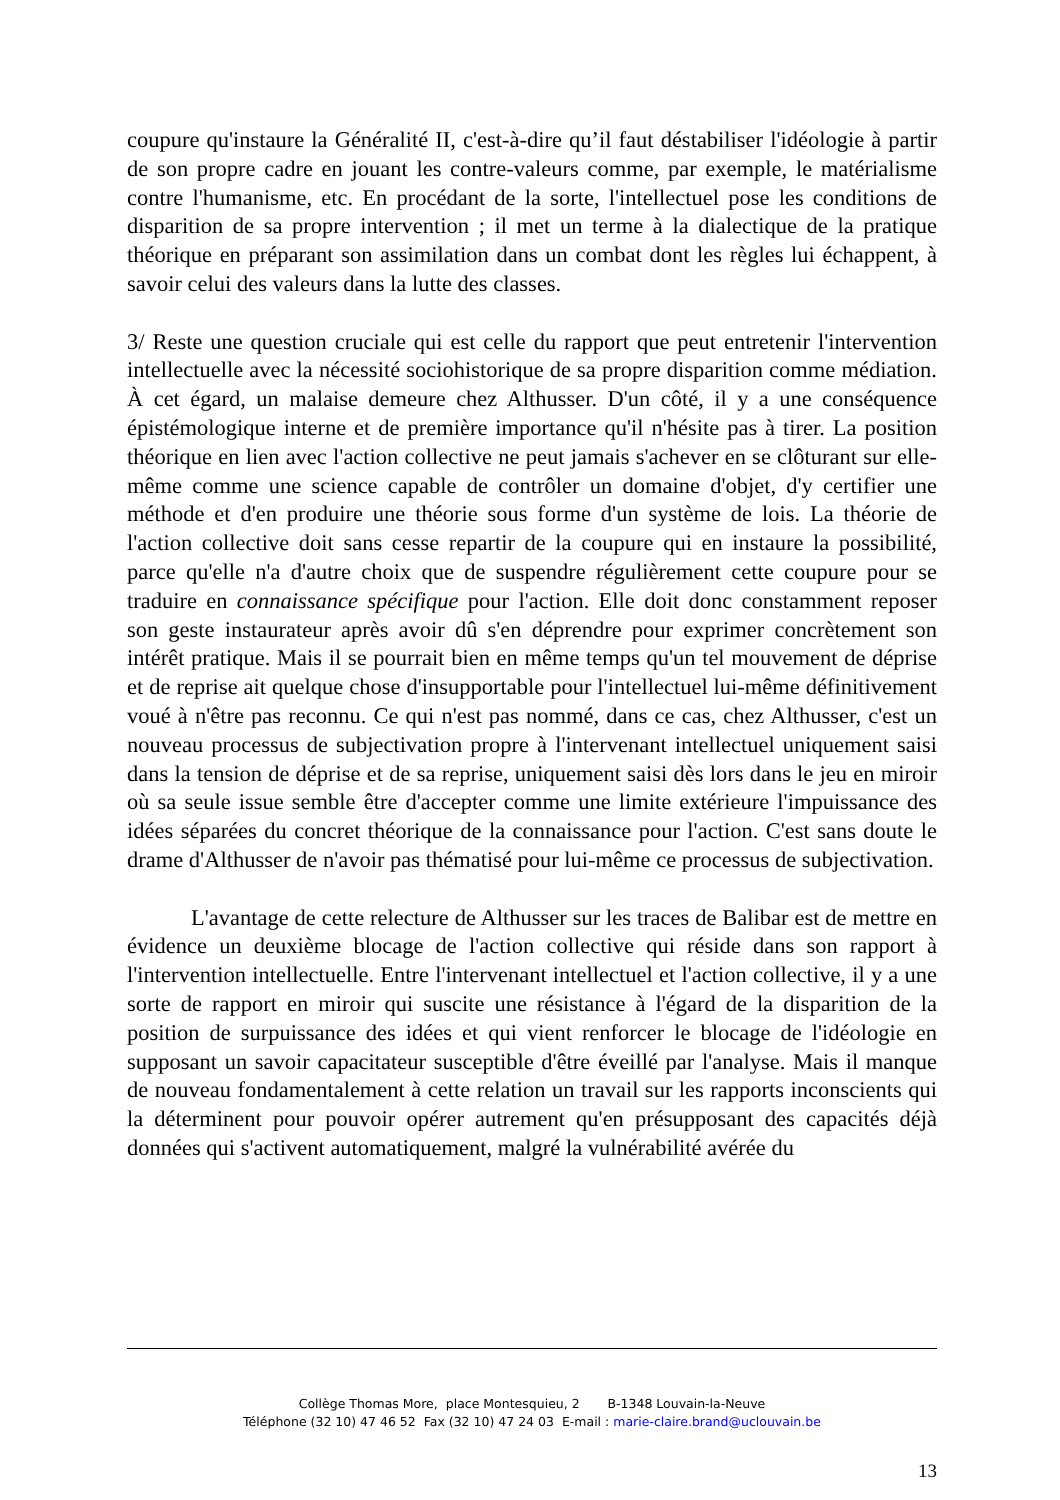coupure qu'instaure la Généralité II, c'est-à-dire qu’il faut déstabiliser l'idéologie à partir de son propre cadre en jouant les contre-valeurs comme, par exemple, le matérialisme contre l'humanisme, etc. En procédant de la sorte, l'intellectuel pose les conditions de disparition de sa propre intervention ; il met un terme à la dialectique de la pratique théorique en préparant son assimilation dans un combat dont les règles lui échappent, à savoir celui des valeurs dans la lutte des classes.
3/ Reste une question cruciale qui est celle du rapport que peut entretenir l'intervention intellectuelle avec la nécessité sociohistorique de sa propre disparition comme médiation. À cet égard, un malaise demeure chez Althusser. D'un côté, il y a une conséquence épistémologique interne et de première importance qu'il n'hésite pas à tirer. La position théorique en lien avec l'action collective ne peut jamais s'achever en se clôturant sur elle-même comme une science capable de contrôler un domaine d'objet, d'y certifier une méthode et d'en produire une théorie sous forme d'un système de lois. La théorie de l'action collective doit sans cesse repartir de la coupure qui en instaure la possibilité, parce qu'elle n'a d'autre choix que de suspendre régulièrement cette coupure pour se traduire en connaissance spécifique pour l'action. Elle doit donc constamment reposer son geste instaurateur après avoir dû s'en déprendre pour exprimer concrètement son intérêt pratique. Mais il se pourrait bien en même temps qu'un tel mouvement de déprise et de reprise ait quelque chose d'insupportable pour l'intellectuel lui-même définitivement voué à n'être pas reconnu. Ce qui n'est pas nommé, dans ce cas, chez Althusser, c'est un nouveau processus de subjectivation propre à l'intervenant intellectuel uniquement saisi dans la tension de déprise et de sa reprise, uniquement saisi dès lors dans le jeu en miroir où sa seule issue semble être d'accepter comme une limite extérieure l'impuissance des idées séparées du concret théorique de la connaissance pour l'action. C'est sans doute le drame d'Althusser de n'avoir pas thématisé pour lui-même ce processus de subjectivation.
L'avantage de cette relecture de Althusser sur les traces de Balibar est de mettre en évidence un deuxième blocage de l'action collective qui réside dans son rapport à l'intervention intellectuelle. Entre l'intervenant intellectuel et l'action collective, il y a une sorte de rapport en miroir qui suscite une résistance à l'égard de la disparition de la position de surpuissance des idées et qui vient renforcer le blocage de l'idéologie en supposant un savoir capacitateur susceptible d'être éveillé par l'analyse. Mais il manque de nouveau fondamentalement à cette relation un travail sur les rapports inconscients qui la déterminent pour pouvoir opérer autrement qu'en présupposant des capacités déjà données qui s'activent automatiquement, malgré la vulnérabilité avérée du
Collège Thomas More, place Montesquieu, 2 B-1348 Louvain-la-Neuve
Téléphone (32 10) 47 46 52 Fax (32 10) 47 24 03 E-mail : marie-claire.brand@uclouvain.be
13